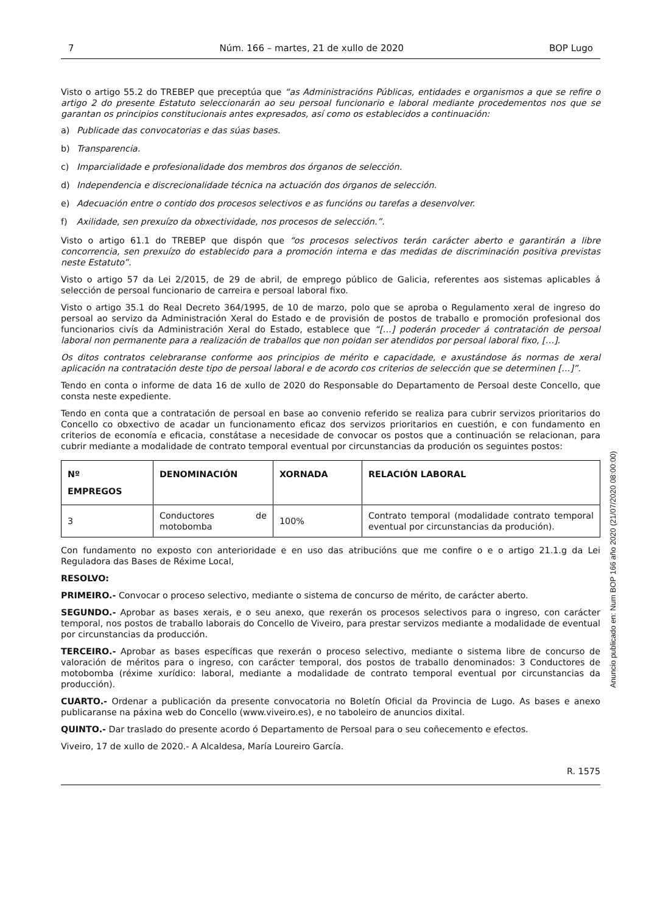7 Núm. 166 – martes, 21 de xullo de 2020 BOP Lugo
Visto o artigo 55.2 do TREBEP que preceptúa que “as Administracións Públicas, entidades e organismos a que se refire o artigo 2 do presente Estatuto seleccionarán ao seu persoal funcionario e laboral mediante procedementos nos que se garantan os principios constitucionais antes expresados, así como os establecidos a continuación:
a) Publicade das convocatorias e das súas bases.
b) Transparencia.
c) Imparcialidade e profesionalidade dos membros dos órganos de selección.
d) Independencia e discrecionalidade técnica na actuación dos órganos de selección.
e) Adecuación entre o contido dos procesos selectivos e as funcións ou tarefas a desenvolver.
f) Axilidade, sen prexuízo da obxectividade, nos procesos de selección.”.
Visto o artigo 61.1 do TREBEP que dispón que “os procesos selectivos terán carácter aberto e garantirán a libre concorrencia, sen prexuízo do establecido para a promoción interna e das medidas de discriminación positiva previstas neste Estatuto”.
Visto o artigo 57 da Lei 2/2015, de 29 de abril, de emprego público de Galicia, referentes aos sistemas aplicables á selección de persoal funcionario de carreira e persoal laboral fixo.
Visto o artigo 35.1 do Real Decreto 364/1995, de 10 de marzo, polo que se aproba o Regulamento xeral de ingreso do persoal ao servizo da Administración Xeral do Estado e de provisión de postos de traballo e promoción profesional dos funcionarios civís da Administración Xeral do Estado, establece que “[…] poderán proceder á contratación de persoal laboral non permanente para a realización de traballos que non poidan ser atendidos por persoal laboral fixo, […].
Os ditos contratos celebraranse conforme aos principios de mérito e capacidade, e axustándose ás normas de xeral aplicación na contratación deste tipo de persoal laboral e de acordo cos criterios de selección que se determinen […]”.
Tendo en conta o informe de data 16 de xullo de 2020 do Responsable do Departamento de Persoal deste Concello, que consta neste expediente.
Tendo en conta que a contratación de persoal en base ao convenio referido se realiza para cubrir servizos prioritarios do Concello co obxectivo de acadar un funcionamento eficaz dos servizos prioritarios en cuestión, e con fundamento en criterios de economía e eficacia, constátase a necesidade de convocar os postos que a continuación se relacionan, para cubrir mediante a modalidade de contrato temporal eventual por circunstancias da produción os seguintes postos:
| Nº EMPREGOS | DENOMINACIÓN | XORNADA | RELACIÓN LABORAL |
| --- | --- | --- | --- |
| 3 | Conductores de motobomba | 100% | Contrato temporal (modalidade contrato temporal eventual por circunstancias da produción). |
Con fundamento no exposto con anterioridade e en uso das atribucións que me confire o e o artigo 21.1.g da Lei Reguladora das Bases de Réxime Local,
RESOLVO:
PRIMEIRO.- Convocar o proceso selectivo, mediante o sistema de concurso de mérito, de carácter aberto.
SEGUNDO.- Aprobar as bases xerais, e o seu anexo, que rexerán os procesos selectivos para o ingreso, con carácter temporal, nos postos de traballo laborais do Concello de Viveiro, para prestar servizos mediante a modalidade de eventual por circunstancias da producción.
TERCEIRO.- Aprobar as bases específicas que rexerán o proceso selectivo, mediante o sistema libre de concurso de valoración de méritos para o ingreso, con carácter temporal, dos postos de traballo denominados: 3 Conductores de motobomba (réxime xurídico: laboral, mediante a modalidade de contrato temporal eventual por circunstancias da producción).
CUARTO.- Ordenar a publicación da presente convocatoria no Boletín Oficial da Provincia de Lugo. As bases e anexo publicaranse na páxina web do Concello (www.viveiro.es), e no taboleiro de anuncios dixital.
QUINTO.- Dar traslado do presente acordo ó Departamento de Persoal para o seu coñecemento e efectos.
Viveiro, 17 de xullo de 2020.- A Alcaldesa, María Loureiro García.
R. 1575
Anuncio publicado en: Num BOP 166 año 2020 (21/07/2020 08:00:00)